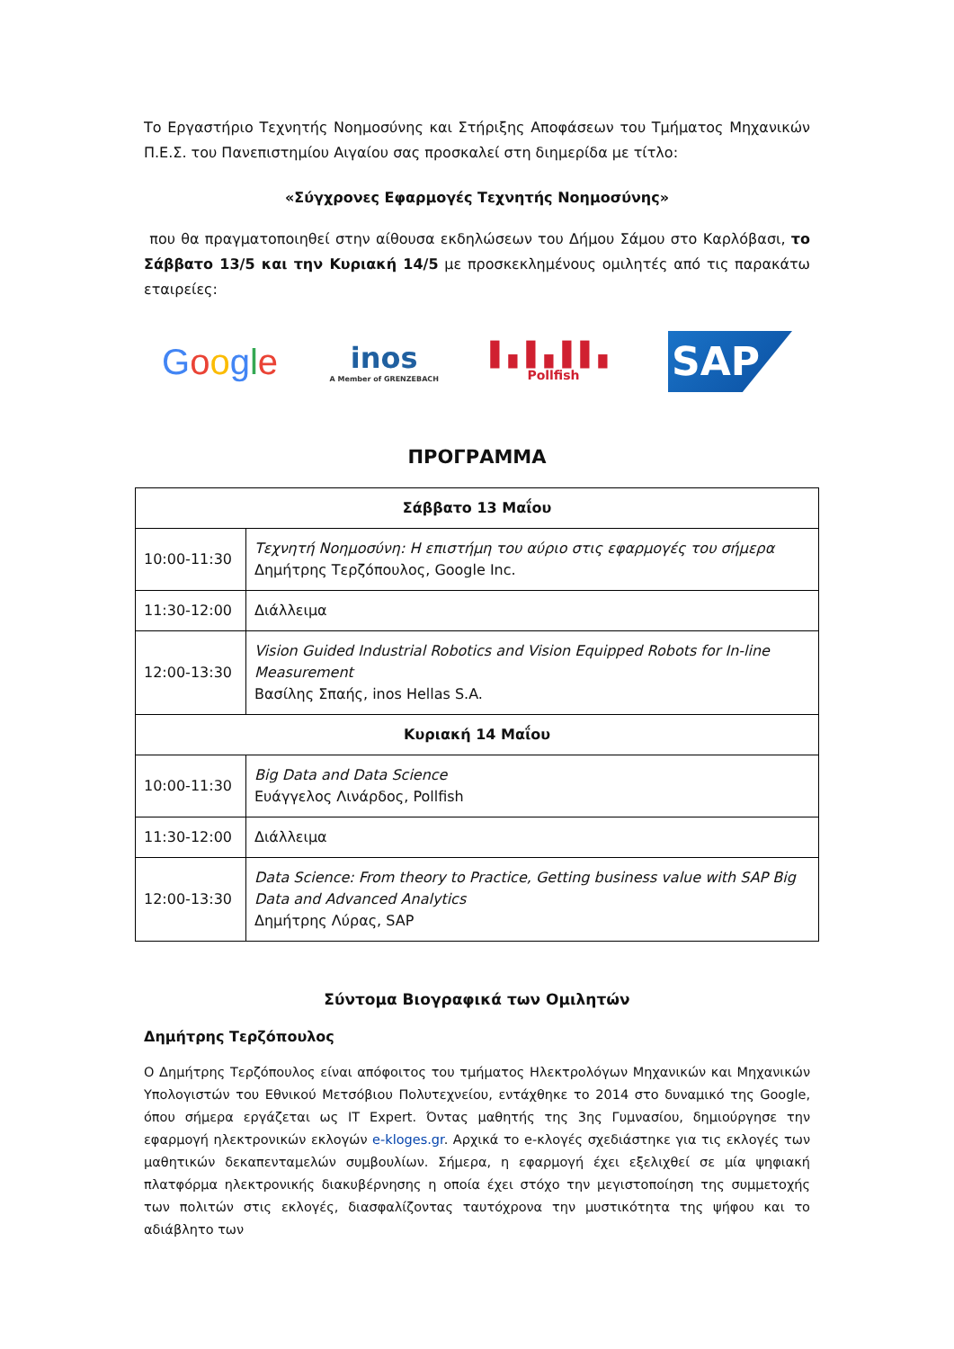Το Εργαστήριο Τεχνητής Νοημοσύνης και Στήριξης Αποφάσεων του Τμήματος Μηχανικών Π.Ε.Σ. του Πανεπιστημίου Αιγαίου σας προσκαλεί στη διημερίδα με τίτλο:
«Σύγχρονες Εφαρμογές Τεχνητής Νοημοσύνης»
που θα πραγματοποιηθεί στην αίθουσα εκδηλώσεων του Δήμου Σάμου στο Καρλόβασι, το Σάββατο 13/5 και την Κυριακή 14/5 με προσκεκλημένους ομιλητές από τις παρακάτω εταιρείες:
Google
inos
A Member of GRENZEBACH
▌▖▌▖▌▌▖
Pollfish
SAP
ΠΡΟΓΡΑΜΜΑ
| Σάββατο 13 Μαΐου | |
| --- | --- |
| 10:00-11:30 | Τεχνητή Νοημοσύνη: Η επιστήμη του αύριο στις εφαρμογές του σήμερα Δημήτρης Τερζόπουλος, Google Inc. |
| 11:30-12:00 | Διάλλειμα |
| 12:00-13:30 | Vision Guided Industrial Robotics and Vision Equipped Robots for In-line Measurement Βασίλης Σπαής, inos Hellas S.A. |
| Κυριακή 14 Μαΐου | |
| 10:00-11:30 | Big Data and Data Science Ευάγγελος Λινάρδος, Pollfish |
| 11:30-12:00 | Διάλλειμα |
| 12:00-13:30 | Data Science: From theory to Practice, Getting business value with SAP Big Data and Advanced Analytics Δημήτρης Λύρας, SAP |
Σύντομα Βιογραφικά των Ομιλητών
Δημήτρης Τερζόπουλος
Ο Δημήτρης Τερζόπουλος είναι απόφοιτος του τμήματος Ηλεκτρολόγων Μηχανικών και Μηχανικών Υπολογιστών του Εθνικού Μετσόβιου Πολυτεχνείου, εντάχθηκε το 2014 στο δυναμικό της Google, όπου σήμερα εργάζεται ως IT Expert. Όντας μαθητής της 3ης Γυμνασίου, δημιούργησε την εφαρμογή ηλεκτρονικών εκλογών e-kloges.gr. Αρχικά το e-κλογές σχεδιάστηκε για τις εκλογές των μαθητικών δεκαπενταμελών συμβουλίων. Σήμερα, η εφαρμογή έχει εξελιχθεί σε μία ψηφιακή πλατφόρμα ηλεκτρονικής διακυβέρνησης η οποία έχει στόχο την μεγιστοποίηση της συμμετοχής των πολιτών στις εκλογές, διασφαλίζοντας ταυτόχρονα την μυστικότητα της ψήφου και το αδιάβλητο των